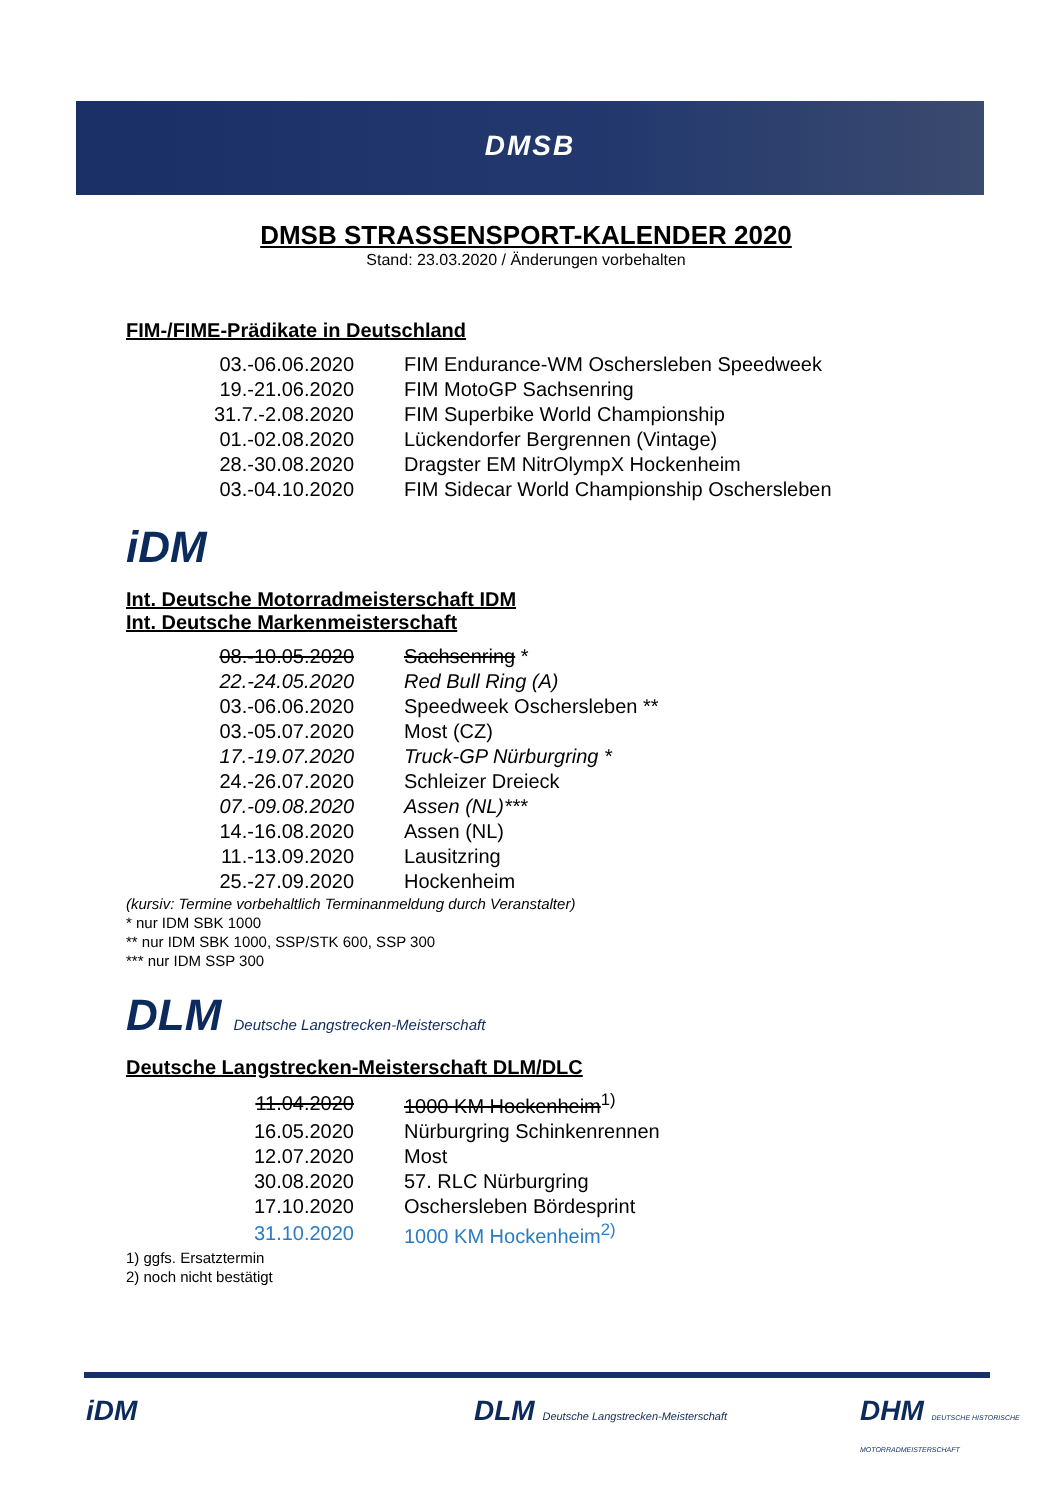DMSB
DMSB STRASSENSPORT-KALENDER 2020
Stand: 23.03.2020 / Änderungen vorbehalten
FIM-/FIME-Prädikate in Deutschland
| 03.-06.06.2020 | FIM Endurance-WM Oschersleben Speedweek |
| 19.-21.06.2020 | FIM MotoGP Sachsenring |
| 31.7.-2.08.2020 | FIM Superbike World Championship |
| 01.-02.08.2020 | Lückendorfer Bergrennen (Vintage) |
| 28.-30.08.2020 | Dragster EM NitrOlympX Hockenheim |
| 03.-04.10.2020 | FIM Sidecar World Championship Oschersleben |
iDM
Int. Deutsche Motorradmeisterschaft IDM
Int. Deutsche Markenmeisterschaft
| 08.-10.05.2020 | Sachsenring * |
| 22.-24.05.2020 | Red Bull Ring (A) |
| 03.-06.06.2020 | Speedweek Oschersleben ** |
| 03.-05.07.2020 | Most (CZ) |
| 17.-19.07.2020 | Truck-GP Nürburgring * |
| 24.-26.07.2020 | Schleizer Dreieck |
| 07.-09.08.2020 | Assen (NL)*** |
| 14.-16.08.2020 | Assen (NL) |
| 11.-13.09.2020 | Lausitzring |
| 25.-27.09.2020 | Hockenheim |
(kursiv: Termine vorbehaltlich Terminanmeldung durch Veranstalter)
* nur IDM SBK 1000
** nur IDM SBK 1000, SSP/STK 600, SSP 300
*** nur IDM SSP 300
DLM Deutsche Langstrecken-Meisterschaft
Deutsche Langstrecken-Meisterschaft DLM/DLC
| 11.04.2020 | 1000 KM Hockenheim<sup>1)</sup> |
| 16.05.2020 | Nürburgring Schinkenrennen |
| 12.07.2020 | Most |
| 30.08.2020 | 57. RLC Nürburgring |
| 17.10.2020 | Oschersleben Bördesprint |
| 31.10.2020 | 1000 KM Hockenheim<sup>2)</sup> |
1) ggfs. Ersatztermin
2) noch nicht bestätigt
iDM
DLM Deutsche Langstrecken-Meisterschaft
DHM DEUTSCHE HISTORISCHE MOTORRADMEISTERSCHAFT